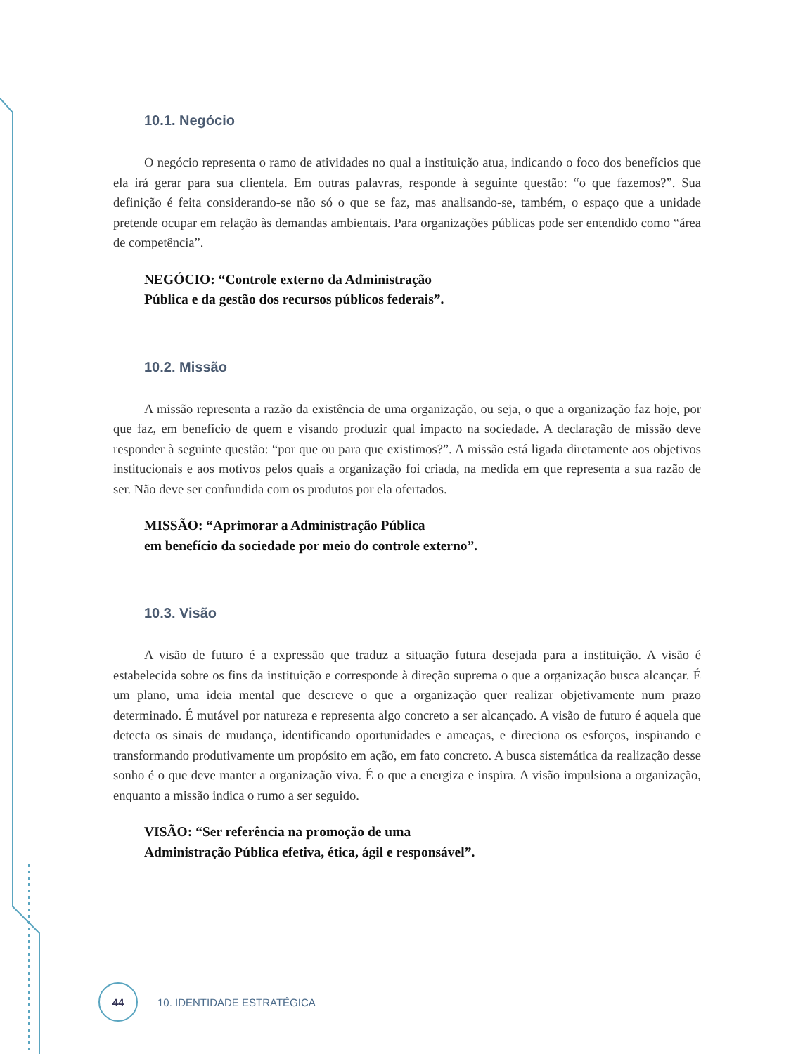10.1. Negócio
O negócio representa o ramo de atividades no qual a instituição atua, indicando o foco dos benefícios que ela irá gerar para sua clientela. Em outras palavras, responde à seguinte questão: “o que fazemos?”. Sua definição é feita considerando-se não só o que se faz, mas analisando-se, também, o espaço que a unidade pretende ocupar em relação às demandas ambientais. Para organizações públicas pode ser entendido como “área de competência”.
NEGÓCIO: “Controle externo da Administração
Pública e da gestão dos recursos públicos federais”.
10.2. Missão
A missão representa a razão da existência de uma organização, ou seja, o que a organização faz hoje, por que faz, em benefício de quem e visando produzir qual impacto na sociedade. A declaração de missão deve responder à seguinte questão: “por que ou para que existimos?”. A missão está ligada diretamente aos objetivos institucionais e aos motivos pelos quais a organização foi criada, na medida em que representa a sua razão de ser. Não deve ser confundida com os produtos por ela ofertados.
MISSÃO: “Aprimorar a Administração Pública
em benefício da sociedade por meio do controle externo”.
10.3. Visão
A visão de futuro é a expressão que traduz a situação futura desejada para a instituição. A visão é estabelecida sobre os fins da instituição e corresponde à direção suprema o que a organização busca alcançar. É um plano, uma ideia mental que descreve o que a organização quer realizar objetivamente num prazo determinado. É mutável por natureza e representa algo concreto a ser alcançado. A visão de futuro é aquela que detecta os sinais de mudança, identificando oportunidades e ameaças, e direciona os esforços, inspirando e transformando produtivamente um propósito em ação, em fato concreto. A busca sistemática da realização desse sonho é o que deve manter a organização viva. É o que a energiza e inspira. A visão impulsiona a organização, enquanto a missão indica o rumo a ser seguido.
VISÃO: “Ser referência na promoção de uma
Administração Pública efetiva, ética, ágil e responsável”.
44
10. IDENTIDADE ESTRATÉGICA